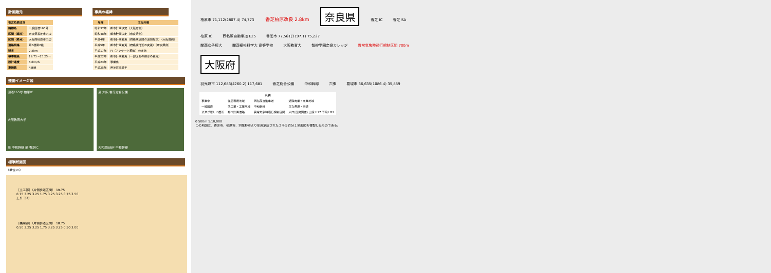計画諸元
| 香芝柏原改良 | |
| 路線名 | 一般国道165号 |
| 区間（起点） | 奈良県香芝市穴虫 |
| 区間（終点） | 大阪府柏原市田辺 |
| 道路規格 | 第3種第2級 |
| 延長 | 2.8km |
| 標準幅員 | 19.75～25.25m |
| 設計速度 | 60km/h |
| 車線数 | 4車線 |
事業の経緯
| 年度 | 主な内容 |
| --- | --- |
| 昭和37年 | 都市計画決定（大阪府側） |
| 昭和48年 | 都市計画決定（奈良県側） |
| 平成4年 | 都市計画変更（府県境区間の追加指定）（大阪府側） |
| 平成5年 | 都市計画変更（府県境付近の変更）（奈良県側） |
| 平成17年 | PI（アンケート調査）の実施 |
| 平成22年 | 都市計画変更（一部区間の線形の変更） |
| 平成23年 | 事業化 |
| 平成25年 | 用地買収着手 |
整備イメージ図
国道165号 柏原IC
大阪教育大学
至 中和幹線 至 香芝IC
至 大阪 香芝総合公園
大和高田BP 中和幹線
標準断面図
（単位:m）
［土工部］（片側歩道区間） 19.75
0.75 3.25 3.25 1.75 3.25 3.25 0.75 3.50
上り 下り
［橋梁部］（片側歩道区間） 18.75
0.50 3.25 3.25 1.75 3.25 3.25 0.50 3.00
柏原市 71,112(2807.4) 74,773
香芝柏原改良 2.8km
奈良県
香芝 IC 香芝 SA
柏原 IC 西名阪自動車道 E25 香芝市 77,561(3197.1) 75,227
関西女子短大 関西福祉科学大 高等学校 大阪教育大 智辯学園奈良カレッジ 異常気象時通行規制区間 700m
大阪府
羽曳野市 112,683(4260.2) 117,681 香芝総合公園 中和幹線 穴虫 葛城市 36,635(1086.4) 35,859
| 凡例 | | | |
| --- | --- | --- | --- |
| 事業中 | 住居専用地域 | 西名阪自動車道 | 近隣商業・商業地域 |
| 一般国道 | 準工業・工業地域 | 中和幹線 | 主な県道・府道 |
| 渋滞が著しい箇所 | 都市計画道路 | 異常気象時通行規制区間 | 人口(国勢調査) 上段 H27 下段 H22 |
0 500m 1:10,000
この地図は、香芝市、柏原市、羽曳野市より使用承認された２千５百分１地形図を複製したものである。